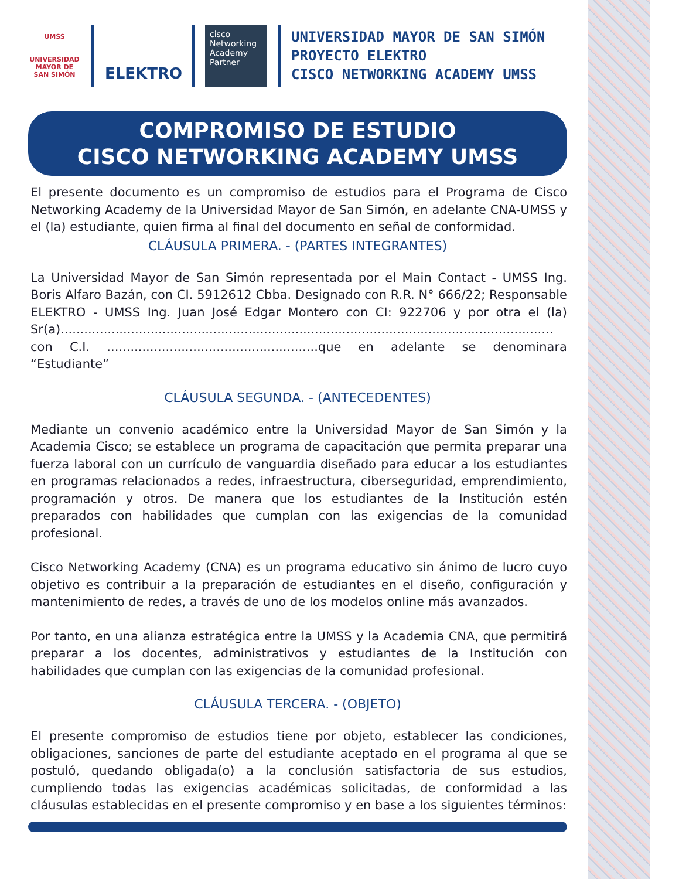UMSS
UNIVERSIDAD
MAYOR DE SAN SIMÓN
ELEKTRO
cisco
Networking Academy Partner
UNIVERSIDAD MAYOR DE SAN SIMÓN
PROYECTO ELEKTRO
CISCO NETWORKING ACADEMY UMSS
COMPROMISO DE ESTUDIO
CISCO NETWORKING ACADEMY UMSS
El presente documento es un compromiso de estudios para el Programa de Cisco Networking Academy de la Universidad Mayor de San Simón, en adelante CNA-UMSS y el (la) estudiante, quien firma al final del documento en señal de conformidad.
CLÁUSULA PRIMERA. - (PARTES INTEGRANTES)
La Universidad Mayor de San Simón representada por el Main Contact - UMSS Ing. Boris Alfaro Bazán, con CI. 5912612 Cbba. Designado con R.R. N° 666/22; Responsable ELEKTRO - UMSS Ing. Juan José Edgar Montero con CI: 922706 y por otra el (la) Sr(a)..............................................................................................................................
con C.I. ......................................................que en adelante se denominara “Estudiante”
CLÁUSULA SEGUNDA. - (ANTECEDENTES)
Mediante un convenio académico entre la Universidad Mayor de San Simón y la Academia Cisco; se establece un programa de capacitación que permita preparar una fuerza laboral con un currículo de vanguardia diseñado para educar a los estudiantes en programas relacionados a redes, infraestructura, ciberseguridad, emprendimiento, programación y otros. De manera que los estudiantes de la Institución estén preparados con habilidades que cumplan con las exigencias de la comunidad profesional.
Cisco Networking Academy (CNA) es un programa educativo sin ánimo de lucro cuyo objetivo es contribuir a la preparación de estudiantes en el diseño, configuración y mantenimiento de redes, a través de uno de los modelos online más avanzados.
Por tanto, en una alianza estratégica entre la UMSS y la Academia CNA, que permitirá preparar a los docentes, administrativos y estudiantes de la Institución con habilidades que cumplan con las exigencias de la comunidad profesional.
CLÁUSULA TERCERA. - (OBJETO)
El presente compromiso de estudios tiene por objeto, establecer las condiciones, obligaciones, sanciones de parte del estudiante aceptado en el programa al que se postuló, quedando obligada(o) a la conclusión satisfactoria de sus estudios, cumpliendo todas las exigencias académicas solicitadas, de conformidad a las cláusulas establecidas en el presente compromiso y en base a los siguientes términos: